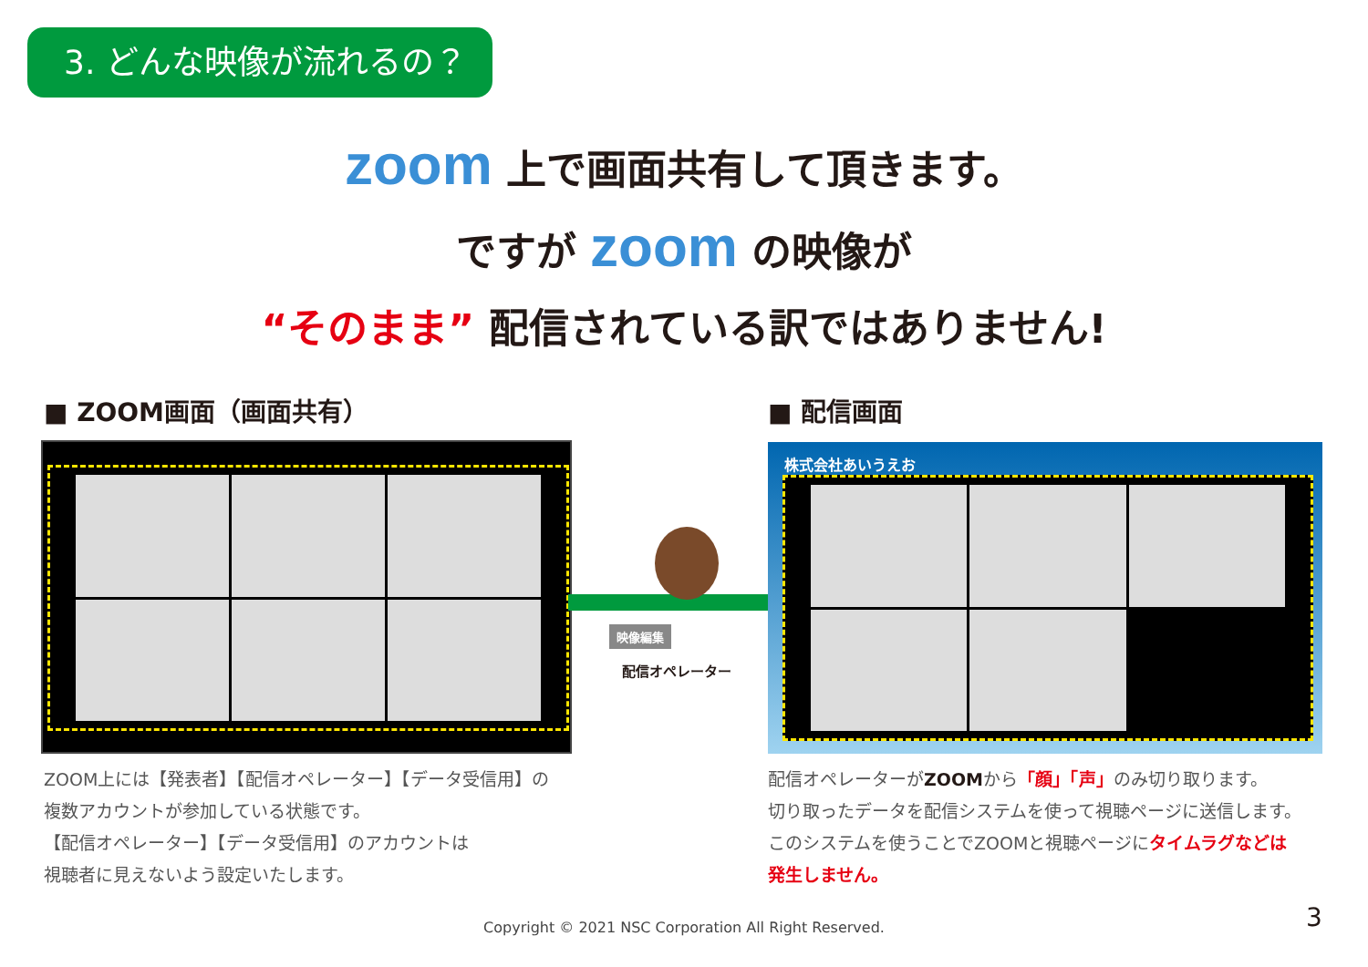3. どんな映像が流れるの？
zoom 上で画面共有して頂きます。
ですが zoom の映像が
“そのまま” 配信されている訳ではありません!
■ ZOOM画面（画面共有） ■ 配信画面
映像編集
配信オペレーター
株式会社あいうえお
ZOOM上には【発表者】【配信オペレーター】【データ受信用】の
複数アカウントが参加している状態です。
【配信オペレーター】【データ受信用】のアカウントは
視聴者に見えないよう設定いたします。
配信オペレーターがZOOMから「顔」「声」のみ切り取ります。
切り取ったデータを配信システムを使って視聴ページに送信します。
このシステムを使うことでZOOMと視聴ページにタイムラグなどは
発生しません。
Copyright © 2021 NSC Corporation All Right Reserved. 3